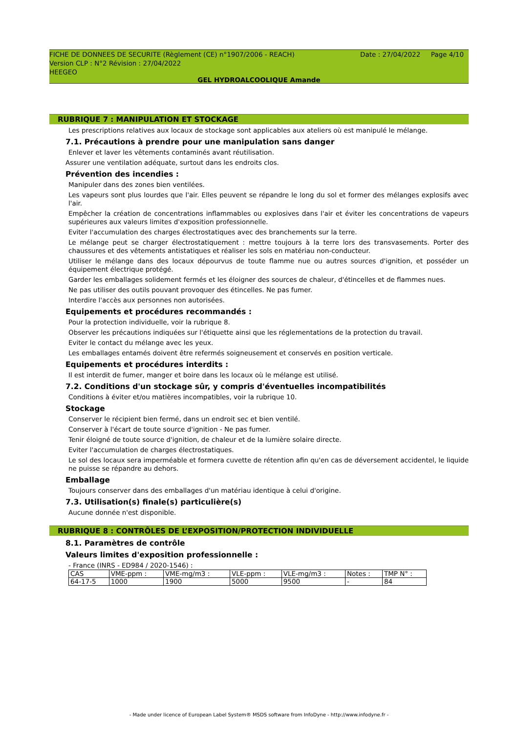FICHE DE DONNEES DE SECURITE (Règlement (CE) n°1907/2006 - REACH)
Version CLP : N°2 Révision : 27/04/2022
HEEGEO
Date : 27/04/2022 Page 4/10
GEL HYDROALCOOLIQUE Amande
RUBRIQUE 7 : MANIPULATION ET STOCKAGE
Les prescriptions relatives aux locaux de stockage sont applicables aux ateliers où est manipulé le mélange.
7.1. Précautions à prendre pour une manipulation sans danger
Enlever et laver les vêtements contaminés avant réutilisation.
Assurer une ventilation adéquate, surtout dans les endroits clos.
Prévention des incendies :
Manipuler dans des zones bien ventilées.
Les vapeurs sont plus lourdes que l'air. Elles peuvent se répandre le long du sol et former des mélanges explosifs avec l'air.
Empêcher la création de concentrations inflammables ou explosives dans l'air et éviter les concentrations de vapeurs supérieures aux valeurs limites d'exposition professionnelle.
Eviter l'accumulation des charges électrostatiques avec des branchements sur la terre.
Le mélange peut se charger électrostatiquement : mettre toujours à la terre lors des transvasements. Porter des chaussures et des vêtements antistatiques et réaliser les sols en matériau non-conducteur.
Utiliser le mélange dans des locaux dépourvus de toute flamme nue ou autres sources d'ignition, et posséder un équipement électrique protégé.
Garder les emballages solidement fermés et les éloigner des sources de chaleur, d'étincelles et de flammes nues.
Ne pas utiliser des outils pouvant provoquer des étincelles. Ne pas fumer.
Interdire l'accès aux personnes non autorisées.
Equipements et procédures recommandés :
Pour la protection individuelle, voir la rubrique 8.
Observer les précautions indiquées sur l'étiquette ainsi que les réglementations de la protection du travail.
Eviter le contact du mélange avec les yeux.
Les emballages entamés doivent être refermés soigneusement et conservés en position verticale.
Equipements et procédures interdits :
Il est interdit de fumer, manger et boire dans les locaux où le mélange est utilisé.
7.2. Conditions d'un stockage sûr, y compris d'éventuelles incompatibilités
Conditions à éviter et/ou matières incompatibles, voir la rubrique 10.
Stockage
Conserver le récipient bien fermé, dans un endroit sec et bien ventilé.
Conserver à l'écart de toute source d'ignition - Ne pas fumer.
Tenir éloigné de toute source d'ignition, de chaleur et de la lumière solaire directe.
Eviter l'accumulation de charges électrostatiques.
Le sol des locaux sera imperméable et formera cuvette de rétention afin qu'en cas de déversement accidentel, le liquide ne puisse se répandre au dehors.
Emballage
Toujours conserver dans des emballages d'un matériau identique à celui d'origine.
7.3. Utilisation(s) finale(s) particulière(s)
Aucune donnée n'est disponible.
RUBRIQUE 8 : CONTRÔLES DE L’EXPOSITION/PROTECTION INDIVIDUELLE
8.1. Paramètres de contrôle
Valeurs limites d'exposition professionnelle :
- France (INRS - ED984 / 2020-1546) :
| CAS | VME-ppm : | VME-mg/m3 : | VLE-ppm : | VLE-mg/m3 : | Notes : | TMP N° : |
| 64-17-5 | 1000 | 1900 | 5000 | 9500 | - | 84 |
- Made under licence of European Label System® MSDS software from InfoDyne - http://www.infodyne.fr -